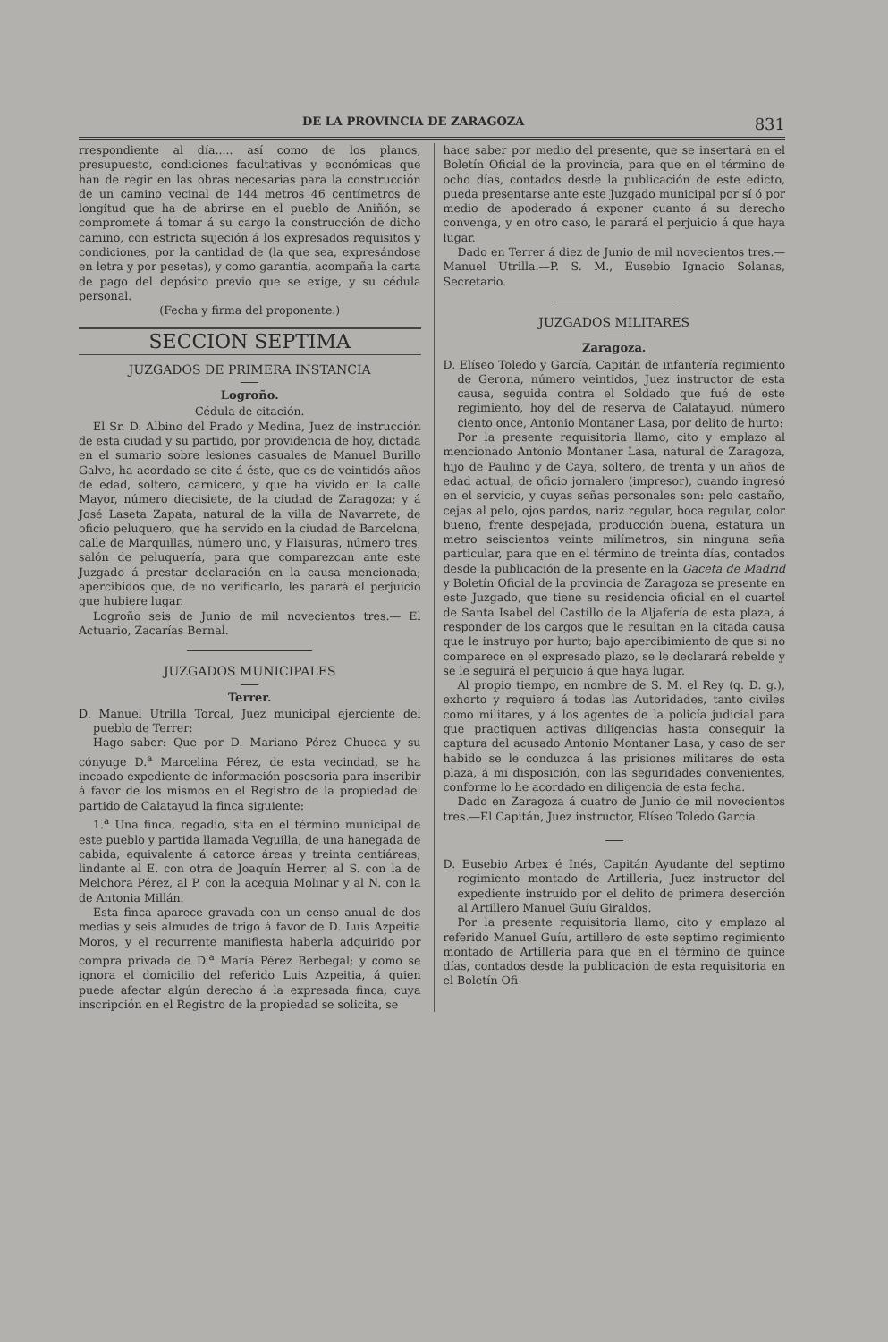DE LA PROVINCIA DE ZARAGOZA 831
rrespondiente al día..... así como de los planos, presupuesto, condiciones facultativas y económicas que han de regir en las obras necesarias para la construcción de un camino vecinal de 144 metros 46 centímetros de longitud que ha de abrirse en el pueblo de Aniñón, se compromete á tomar á su cargo la construcción de dicho camino, con estricta sujeción á los expresados requisitos y condiciones, por la cantidad de (la que sea, expresándose en letra y por pesetas), y como garantía, acompaña la carta de pago del depósito previo que se exige, y su cédula personal.
(Fecha y firma del proponente.)
SECCION SEPTIMA
JUZGADOS DE PRIMERA INSTANCIA
Logroño.
Cédula de citación.
El Sr. D. Albino del Prado y Medina, Juez de instrucción de esta ciudad y su partido, por providencia de hoy, dictada en el sumario sobre lesiones casuales de Manuel Burillo Galve, ha acordado se cite á éste, que es de veintidós años de edad, soltero, carnicero, y que ha vivido en la calle Mayor, número diecisiete, de la ciudad de Zaragoza; y á José Laseta Zapata, natural de la villa de Navarrete, de oficio peluquero, que ha servido en la ciudad de Barcelona, calle de Marquillas, número uno, y Flaisuras, número tres, salón de peluquería, para que comparezcan ante este Juzgado á prestar declaración en la causa mencionada; apercibidos que, de no verificarlo, les parará el perjuicio que hubiere lugar.
Logroño seis de Junio de mil novecientos tres.— El Actuario, Zacarías Bernal.
JUZGADOS MUNICIPALES
Terrer.
D. Manuel Utrilla Torcal, Juez municipal ejerciente del pueblo de Terrer:
Hago saber: Que por D. Mariano Pérez Chueca y su cónyuge D.<sup>a</sup> Marcelina Pérez, de esta vecindad, se ha incoado expediente de información posesoria para inscribir á favor de los mismos en el Registro de la propiedad del partido de Calatayud la finca siguiente:
1.<sup>a</sup> Una finca, regadío, sita en el término municipal de este pueblo y partida llamada Veguilla, de una hanegada de cabida, equivalente á catorce áreas y treinta centiáreas; lindante al E. con otra de Joaquín Herrer, al S. con la de Melchora Pérez, al P. con la acequia Molinar y al N. con la de Antonia Millán.
Esta finca aparece gravada con un censo anual de dos medias y seis almudes de trigo á favor de D. Luis Azpeitia Moros, y el recurrente manifiesta haberla adquirido por compra privada de D.<sup>a</sup> María Pérez Berbegal; y como se ignora el domicilio del referido Luis Azpeitia, á quien puede afectar algún derecho á la expresada finca, cuya inscripción en el Registro de la propiedad se solicita, se
hace saber por medio del presente, que se insertará en el Boletín Oficial de la provincia, para que en el término de ocho días, contados desde la publicación de este edicto, pueda presentarse ante este Juzgado municipal por sí ó por medio de apoderado á exponer cuanto á su derecho convenga, y en otro caso, le parará el perjuicio á que haya lugar.
Dado en Terrer á diez de Junio de mil novecientos tres.—Manuel Utrilla.—P. S. M., Eusebio Ignacio Solanas, Secretario.
JUZGADOS MILITARES
Zaragoza.
D. Elíseo Toledo y García, Capitán de infantería regimiento de Gerona, número veintidos, Juez instructor de esta causa, seguida contra el Soldado que fué de este regimiento, hoy del de reserva de Calatayud, número ciento once, Antonio Montaner Lasa, por delito de hurto:
Por la presente requisitoria llamo, cito y emplazo al mencionado Antonio Montaner Lasa, natural de Zaragoza, hijo de Paulino y de Caya, soltero, de trenta y un años de edad actual, de oficio jornalero (impresor), cuando ingresó en el servicio, y cuyas señas personales son: pelo castaño, cejas al pelo, ojos pardos, nariz regular, boca regular, color bueno, frente despejada, producción buena, estatura un metro seiscientos veinte milímetros, sin ninguna seña particular, para que en el término de treinta días, contados desde la publicación de la presente en la Gaceta de Madrid y Boletín Oficial de la provincia de Zaragoza se presente en este Juzgado, que tiene su residencia oficial en el cuartel de Santa Isabel del Castillo de la Aljafería de esta plaza, á responder de los cargos que le resultan en la citada causa que le instruyo por hurto; bajo apercibimiento de que si no comparece en el expresado plazo, se le declarará rebelde y se le seguirá el perjuicio á que haya lugar.
Al propio tiempo, en nombre de S. M. el Rey (q. D. g.), exhorto y requiero á todas las Autoridades, tanto civiles como militares, y á los agentes de la policía judicial para que practiquen activas diligencias hasta conseguir la captura del acusado Antonio Montaner Lasa, y caso de ser habido se le conduzca á las prisiones militares de esta plaza, á mi disposición, con las seguridades convenientes, conforme lo he acordado en diligencia de esta fecha.
Dado en Zaragoza á cuatro de Junio de mil novecientos tres.—El Capitán, Juez instructor, Elíseo Toledo García.
D. Eusebio Arbex é Inés, Capitán Ayudante del septimo regimiento montado de Artilleria, Juez instructor del expediente instruído por el delito de primera deserción al Artillero Manuel Guíu Giraldos.
Por la presente requisitoria llamo, cito y emplazo al referido Manuel Guíu, artillero de este septimo regimiento montado de Artillería para que en el término de quince días, contados desde la publicación de esta requisitoria en el Boletín Ofi-